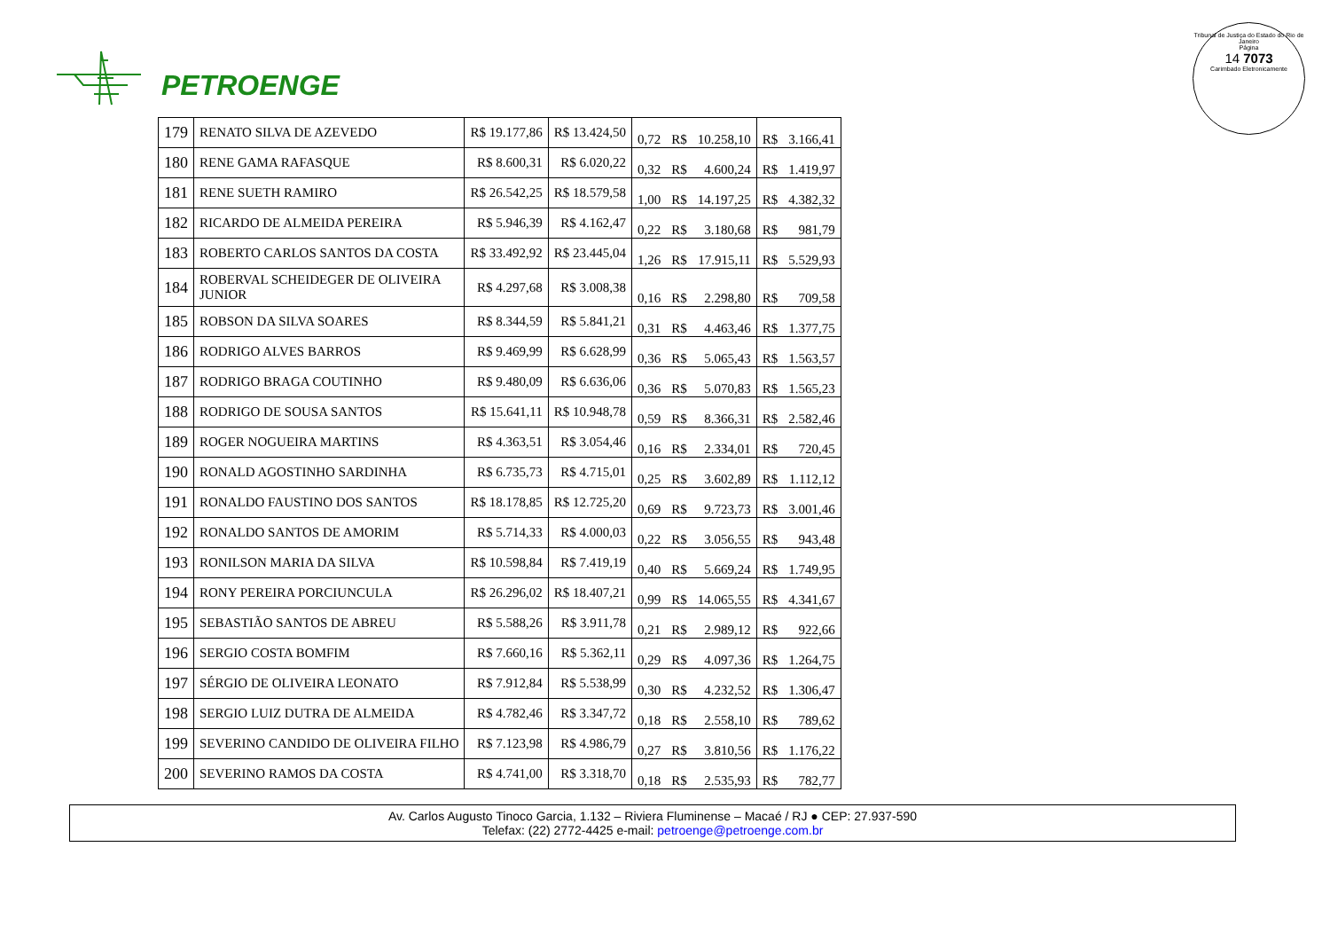PETROENGE
Tribunal de Justiça do Estado do Rio de Janeiro
Página
14 7073
Carimbado Eletronicamente
| 179 | RENATO SILVA DE AZEVEDO | R$ 19.177,86 | R$ 13.424,50 | 0,72 | R$ | 10.258,10 | R$ | 3.166,41 |
| 180 | RENE GAMA RAFASQUE | R$ 8.600,31 | R$ 6.020,22 | 0,32 | R$ | 4.600,24 | R$ | 1.419,97 |
| 181 | RENE SUETH RAMIRO | R$ 26.542,25 | R$ 18.579,58 | 1,00 | R$ | 14.197,25 | R$ | 4.382,32 |
| 182 | RICARDO DE ALMEIDA PEREIRA | R$ 5.946,39 | R$ 4.162,47 | 0,22 | R$ | 3.180,68 | R$ | 981,79 |
| 183 | ROBERTO CARLOS SANTOS DA COSTA | R$ 33.492,92 | R$ 23.445,04 | 1,26 | R$ | 17.915,11 | R$ | 5.529,93 |
| 184 | ROBERVAL SCHEIDEGER DE OLIVEIRA JUNIOR | R$ 4.297,68 | R$ 3.008,38 | 0,16 | R$ | 2.298,80 | R$ | 709,58 |
| 185 | ROBSON DA SILVA SOARES | R$ 8.344,59 | R$ 5.841,21 | 0,31 | R$ | 4.463,46 | R$ | 1.377,75 |
| 186 | RODRIGO ALVES BARROS | R$ 9.469,99 | R$ 6.628,99 | 0,36 | R$ | 5.065,43 | R$ | 1.563,57 |
| 187 | RODRIGO BRAGA COUTINHO | R$ 9.480,09 | R$ 6.636,06 | 0,36 | R$ | 5.070,83 | R$ | 1.565,23 |
| 188 | RODRIGO DE SOUSA SANTOS | R$ 15.641,11 | R$ 10.948,78 | 0,59 | R$ | 8.366,31 | R$ | 2.582,46 |
| 189 | ROGER NOGUEIRA MARTINS | R$ 4.363,51 | R$ 3.054,46 | 0,16 | R$ | 2.334,01 | R$ | 720,45 |
| 190 | RONALD AGOSTINHO SARDINHA | R$ 6.735,73 | R$ 4.715,01 | 0,25 | R$ | 3.602,89 | R$ | 1.112,12 |
| 191 | RONALDO FAUSTINO DOS SANTOS | R$ 18.178,85 | R$ 12.725,20 | 0,69 | R$ | 9.723,73 | R$ | 3.001,46 |
| 192 | RONALDO SANTOS DE AMORIM | R$ 5.714,33 | R$ 4.000,03 | 0,22 | R$ | 3.056,55 | R$ | 943,48 |
| 193 | RONILSON MARIA DA SILVA | R$ 10.598,84 | R$ 7.419,19 | 0,40 | R$ | 5.669,24 | R$ | 1.749,95 |
| 194 | RONY PEREIRA PORCIUNCULA | R$ 26.296,02 | R$ 18.407,21 | 0,99 | R$ | 14.065,55 | R$ | 4.341,67 |
| 195 | SEBASTIÃO SANTOS DE ABREU | R$ 5.588,26 | R$ 3.911,78 | 0,21 | R$ | 2.989,12 | R$ | 922,66 |
| 196 | SERGIO COSTA BOMFIM | R$ 7.660,16 | R$ 5.362,11 | 0,29 | R$ | 4.097,36 | R$ | 1.264,75 |
| 197 | SÉRGIO DE OLIVEIRA LEONATO | R$ 7.912,84 | R$ 5.538,99 | 0,30 | R$ | 4.232,52 | R$ | 1.306,47 |
| 198 | SERGIO LUIZ DUTRA DE ALMEIDA | R$ 4.782,46 | R$ 3.347,72 | 0,18 | R$ | 2.558,10 | R$ | 789,62 |
| 199 | SEVERINO CANDIDO DE OLIVEIRA FILHO | R$ 7.123,98 | R$ 4.986,79 | 0,27 | R$ | 3.810,56 | R$ | 1.176,22 |
| 200 | SEVERINO RAMOS DA COSTA | R$ 4.741,00 | R$ 3.318,70 | 0,18 | R$ | 2.535,93 | R$ | 782,77 |
Av. Carlos Augusto Tinoco Garcia, 1.132 – Riviera Fluminense – Macaé / RJ ● CEP: 27.937-590
Telefax: (22) 2772-4425 e-mail: petroenge@petroenge.com.br